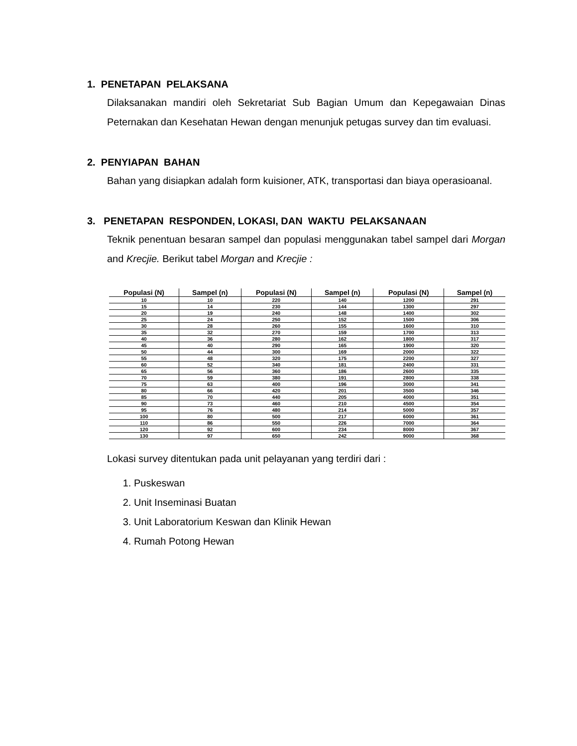1. PENETAPAN PELAKSANA
Dilaksanakan mandiri oleh Sekretariat Sub Bagian Umum dan Kepegawaian Dinas Peternakan dan Kesehatan Hewan dengan menunjuk petugas survey dan tim evaluasi.
2. PENYIAPAN BAHAN
Bahan yang disiapkan adalah form kuisioner, ATK, transportasi dan biaya operasioanal.
3. PENETAPAN RESPONDEN, LOKASI, DAN WAKTU PELAKSANAAN
Teknik penentuan besaran sampel dan populasi menggunakan tabel sampel dari Morgan and Krecjie. Berikut tabel Morgan and Krecjie :
| Populasi (N) | Sampel (n) | Populasi (N) | Sampel (n) | Populasi (N) | Sampel (n) |
| --- | --- | --- | --- | --- | --- |
| 10 | 10 | 220 | 140 | 1200 | 291 |
| 15 | 14 | 230 | 144 | 1300 | 297 |
| 20 | 19 | 240 | 148 | 1400 | 302 |
| 25 | 24 | 250 | 152 | 1500 | 306 |
| 30 | 28 | 260 | 155 | 1600 | 310 |
| 35 | 32 | 270 | 159 | 1700 | 313 |
| 40 | 36 | 280 | 162 | 1800 | 317 |
| 45 | 40 | 290 | 165 | 1900 | 320 |
| 50 | 44 | 300 | 169 | 2000 | 322 |
| 55 | 48 | 320 | 175 | 2200 | 327 |
| 60 | 52 | 340 | 181 | 2400 | 331 |
| 65 | 56 | 360 | 186 | 2600 | 335 |
| 70 | 59 | 380 | 191 | 2800 | 338 |
| 75 | 63 | 400 | 196 | 3000 | 341 |
| 80 | 66 | 420 | 201 | 3500 | 346 |
| 85 | 70 | 440 | 205 | 4000 | 351 |
| 90 | 73 | 460 | 210 | 4500 | 354 |
| 95 | 76 | 480 | 214 | 5000 | 357 |
| 100 | 80 | 500 | 217 | 6000 | 361 |
| 110 | 86 | 550 | 226 | 7000 | 364 |
| 120 | 92 | 600 | 234 | 8000 | 367 |
| 130 | 97 | 650 | 242 | 9000 | 368 |
Lokasi survey ditentukan pada unit pelayanan yang terdiri dari :
1. Puskeswan
2. Unit Inseminasi Buatan
3. Unit Laboratorium Keswan dan Klinik Hewan
4. Rumah Potong Hewan